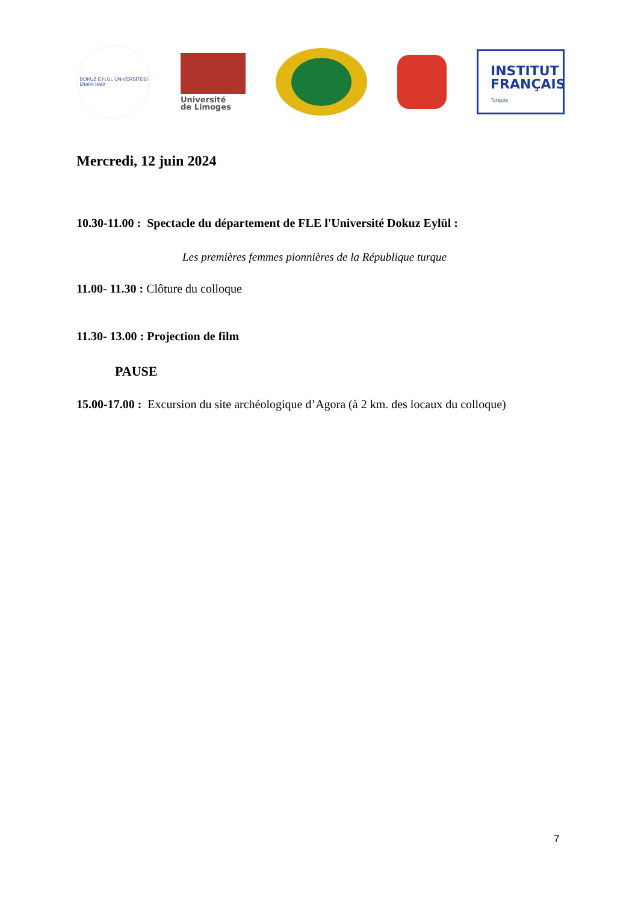DOKUZ EYLÜL ÜNİVERSİTESİ
İZMİR-1982
Université
de Limoges
INSTITUT
FRANÇAIS
Turquie
Mercredi, 12 juin 2024
10.30-11.00 : Spectacle du département de FLE l'Université Dokuz Eylül :
Les premières femmes pionnières de la République turque
11.00- 11.30 : Clôture du colloque
11.30- 13.00 : Projection de film
PAUSE
15.00-17.00 : Excursion du site archéologique d’Agora (à 2 km. des locaux du colloque)
7